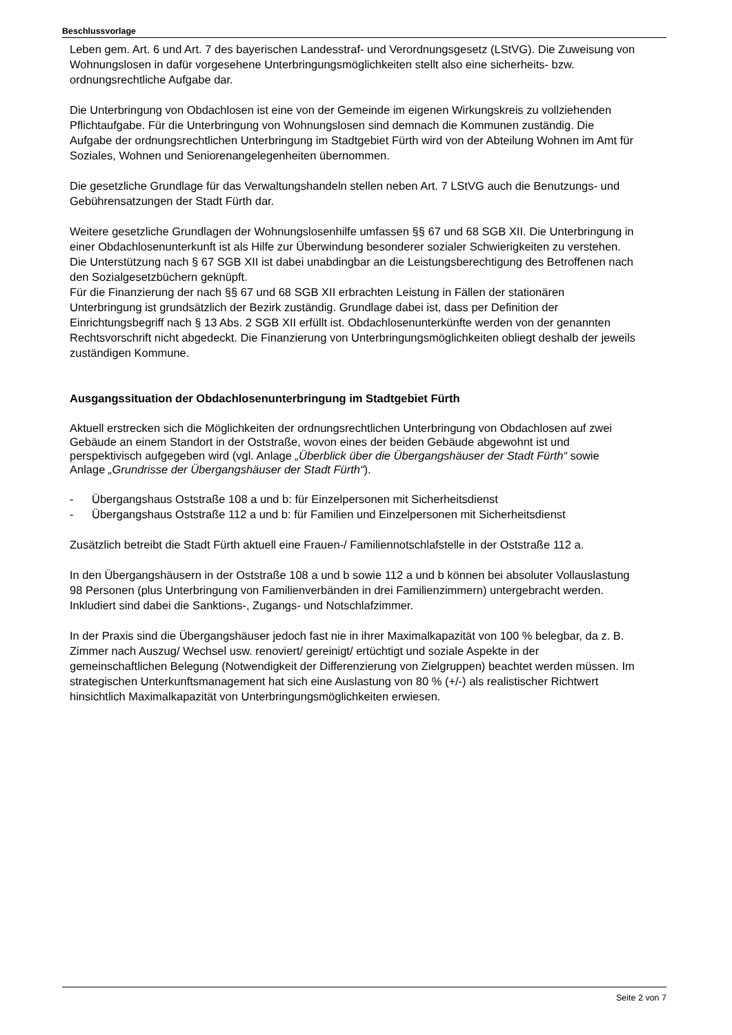Beschlussvorlage
Leben gem. Art. 6 und Art. 7 des bayerischen Landesstraf- und Verordnungsgesetz (LStVG). Die Zuweisung von Wohnungslosen in dafür vorgesehene Unterbringungsmöglichkeiten stellt also eine sicherheits- bzw. ordnungsrechtliche Aufgabe dar.
Die Unterbringung von Obdachlosen ist eine von der Gemeinde im eigenen Wirkungskreis zu vollziehenden Pflichtaufgabe. Für die Unterbringung von Wohnungslosen sind demnach die Kommunen zuständig. Die Aufgabe der ordnungsrechtlichen Unterbringung im Stadtgebiet Fürth wird von der Abteilung Wohnen im Amt für Soziales, Wohnen und Seniorenangelegenheiten übernommen.
Die gesetzliche Grundlage für das Verwaltungshandeln stellen neben Art. 7 LStVG auch die Benutzungs- und Gebührensatzungen der Stadt Fürth dar.
Weitere gesetzliche Grundlagen der Wohnungslosenhilfe umfassen §§ 67 und 68 SGB XII. Die Unterbringung in einer Obdachlosenunterkunft ist als Hilfe zur Überwindung besonderer sozialer Schwierigkeiten zu verstehen. Die Unterstützung nach § 67 SGB XII ist dabei unabdingbar an die Leistungsberechtigung des Betroffenen nach den Sozialgesetzbüchern geknüpft.
Für die Finanzierung der nach §§ 67 und 68 SGB XII erbrachten Leistung in Fällen der stationären Unterbringung ist grundsätzlich der Bezirk zuständig. Grundlage dabei ist, dass per Definition der Einrichtungsbegriff nach § 13 Abs. 2 SGB XII erfüllt ist. Obdachlosenunterkünfte werden von der genannten Rechtsvorschrift nicht abgedeckt. Die Finanzierung von Unterbringungsmöglichkeiten obliegt deshalb der jeweils zuständigen Kommune.
Ausgangssituation der Obdachlosenunterbringung im Stadtgebiet Fürth
Aktuell erstrecken sich die Möglichkeiten der ordnungsrechtlichen Unterbringung von Obdachlosen auf zwei Gebäude an einem Standort in der Oststraße, wovon eines der beiden Gebäude abgewohnt ist und perspektivisch aufgegeben wird (vgl. Anlage „Überblick über die Übergangshäuser der Stadt Fürth“ sowie Anlage „Grundrisse der Übergangshäuser der Stadt Fürth“).
- Übergangshaus Oststraße 108 a und b: für Einzelpersonen mit Sicherheitsdienst
- Übergangshaus Oststraße 112 a und b: für Familien und Einzelpersonen mit Sicherheitsdienst
Zusätzlich betreibt die Stadt Fürth aktuell eine Frauen-/ Familiennotschlafstelle in der Oststraße 112 a.
In den Übergangshäusern in der Oststraße 108 a und b sowie 112 a und b können bei absoluter Vollauslastung 98 Personen (plus Unterbringung von Familienverbänden in drei Familienzimmern) untergebracht werden. Inkludiert sind dabei die Sanktions-, Zugangs- und Notschlafzimmer.
In der Praxis sind die Übergangshäuser jedoch fast nie in ihrer Maximalkapazität von 100 % belegbar, da z. B. Zimmer nach Auszug/ Wechsel usw. renoviert/ gereinigt/ ertüchtigt und soziale Aspekte in der gemeinschaftlichen Belegung (Notwendigkeit der Differenzierung von Zielgruppen) beachtet werden müssen. Im strategischen Unterkunftsmanagement hat sich eine Auslastung von 80 % (+/-) als realistischer Richtwert hinsichtlich Maximalkapazität von Unterbringungsmöglichkeiten erwiesen.
Seite 2 von 7